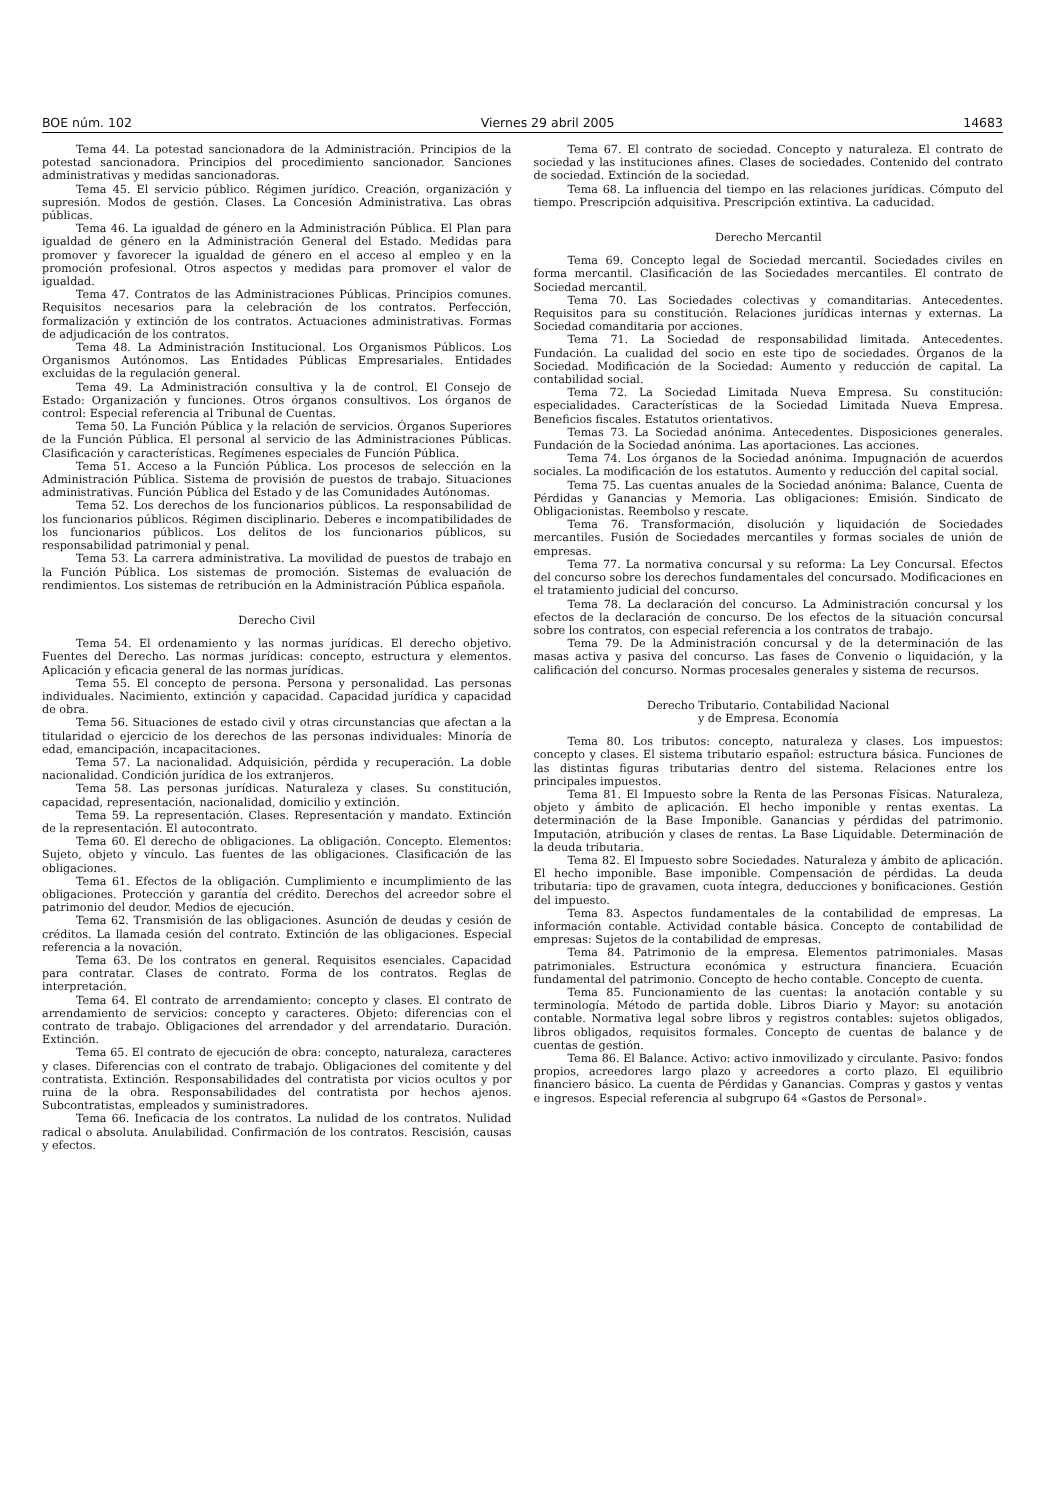BOE núm. 102 Viernes 29 abril 2005 14683
Tema 44. La potestad sancionadora de la Administración. Principios de la potestad sancionadora. Principios del procedimiento sancionador. Sanciones administrativas y medidas sancionadoras.
Tema 45. El servicio público. Régimen jurídico. Creación, organización y supresión. Modos de gestión. Clases. La Concesión Administrativa. Las obras públicas.
Tema 46. La igualdad de género en la Administración Pública. El Plan para igualdad de género en la Administración General del Estado. Medidas para promover y favorecer la igualdad de género en el acceso al empleo y en la promoción profesional. Otros aspectos y medidas para promover el valor de igualdad.
Tema 47. Contratos de las Administraciones Públicas. Principios comunes. Requisitos necesarios para la celebración de los contratos. Perfección, formalización y extinción de los contratos. Actuaciones administrativas. Formas de adjudicación de los contratos.
Tema 48. La Administración Institucional. Los Organismos Públicos. Los Organismos Autónomos. Las Entidades Públicas Empresariales. Entidades excluidas de la regulación general.
Tema 49. La Administración consultiva y la de control. El Consejo de Estado: Organización y funciones. Otros órganos consultivos. Los órganos de control: Especial referencia al Tribunal de Cuentas.
Tema 50. La Función Pública y la relación de servicios. Órganos Superiores de la Función Pública. El personal al servicio de las Administraciones Públicas. Clasificación y características. Regímenes especiales de Función Pública.
Tema 51. Acceso a la Función Pública. Los procesos de selección en la Administración Pública. Sistema de provisión de puestos de trabajo. Situaciones administrativas. Función Pública del Estado y de las Comunidades Autónomas.
Tema 52. Los derechos de los funcionarios públicos. La responsabilidad de los funcionarios públicos. Régimen disciplinario. Deberes e incompatibilidades de los funcionarios públicos. Los delitos de los funcionarios públicos, su responsabilidad patrimonial y penal.
Tema 53. La carrera administrativa. La movilidad de puestos de trabajo en la Función Pública. Los sistemas de promoción. Sistemas de evaluación de rendimientos. Los sistemas de retribución en la Administración Pública española.
Derecho Civil
Tema 54. El ordenamiento y las normas jurídicas. El derecho objetivo. Fuentes del Derecho. Las normas jurídicas: concepto, estructura y elementos. Aplicación y eficacia general de las normas jurídicas.
Tema 55. El concepto de persona. Persona y personalidad. Las personas individuales. Nacimiento, extinción y capacidad. Capacidad jurídica y capacidad de obra.
Tema 56. Situaciones de estado civil y otras circunstancias que afectan a la titularidad o ejercicio de los derechos de las personas individuales: Minoría de edad, emancipación, incapacitaciones.
Tema 57. La nacionalidad. Adquisición, pérdida y recuperación. La doble nacionalidad. Condición jurídica de los extranjeros.
Tema 58. Las personas jurídicas. Naturaleza y clases. Su constitución, capacidad, representación, nacionalidad, domicilio y extinción.
Tema 59. La representación. Clases. Representación y mandato. Extinción de la representación. El autocontrato.
Tema 60. El derecho de obligaciones. La obligación. Concepto. Elementos: Sujeto, objeto y vínculo. Las fuentes de las obligaciones. Clasificación de las obligaciones.
Tema 61. Efectos de la obligación. Cumplimiento e incumplimiento de las obligaciones. Protección y garantía del crédito. Derechos del acreedor sobre el patrimonio del deudor. Medios de ejecución.
Tema 62. Transmisión de las obligaciones. Asunción de deudas y cesión de créditos. La llamada cesión del contrato. Extinción de las obligaciones. Especial referencia a la novación.
Tema 63. De los contratos en general. Requisitos esenciales. Capacidad para contratar. Clases de contrato. Forma de los contratos. Reglas de interpretación.
Tema 64. El contrato de arrendamiento: concepto y clases. El contrato de arrendamiento de servicios: concepto y caracteres. Objeto: diferencias con el contrato de trabajo. Obligaciones del arrendador y del arrendatario. Duración. Extinción.
Tema 65. El contrato de ejecución de obra: concepto, naturaleza, caracteres y clases. Diferencias con el contrato de trabajo. Obligaciones del comitente y del contratista. Extinción. Responsabilidades del contratista por vicios ocultos y por ruina de la obra. Responsabilidades del contratista por hechos ajenos. Subcontratistas, empleados y suministradores.
Tema 66. Ineficacia de los contratos. La nulidad de los contratos. Nulidad radical o absoluta. Anulabilidad. Confirmación de los contratos. Rescisión, causas y efectos.
Tema 67. El contrato de sociedad. Concepto y naturaleza. El contrato de sociedad y las instituciones afines. Clases de sociedades. Contenido del contrato de sociedad. Extinción de la sociedad.
Tema 68. La influencia del tiempo en las relaciones jurídicas. Cómputo del tiempo. Prescripción adquisitiva. Prescripción extintiva. La caducidad.
Derecho Mercantil
Tema 69. Concepto legal de Sociedad mercantil. Sociedades civiles en forma mercantil. Clasificación de las Sociedades mercantiles. El contrato de Sociedad mercantil.
Tema 70. Las Sociedades colectivas y comanditarias. Antecedentes. Requisitos para su constitución. Relaciones jurídicas internas y externas. La Sociedad comanditaria por acciones.
Tema 71. La Sociedad de responsabilidad limitada. Antecedentes. Fundación. La cualidad del socio en este tipo de sociedades. Órganos de la Sociedad. Modificación de la Sociedad: Aumento y reducción de capital. La contabilidad social.
Tema 72. La Sociedad Limitada Nueva Empresa. Su constitución: especialidades. Características de la Sociedad Limitada Nueva Empresa. Beneficios fiscales. Estatutos orientativos.
Temas 73. La Sociedad anónima. Antecedentes. Disposiciones generales. Fundación de la Sociedad anónima. Las aportaciones. Las acciones.
Tema 74. Los órganos de la Sociedad anónima. Impugnación de acuerdos sociales. La modificación de los estatutos. Aumento y reducción del capital social.
Tema 75. Las cuentas anuales de la Sociedad anónima: Balance, Cuenta de Pérdidas y Ganancias y Memoria. Las obligaciones: Emisión. Sindicato de Obligacionistas. Reembolso y rescate.
Tema 76. Transformación, disolución y liquidación de Sociedades mercantiles. Fusión de Sociedades mercantiles y formas sociales de unión de empresas.
Tema 77. La normativa concursal y su reforma: La Ley Concursal. Efectos del concurso sobre los derechos fundamentales del concursado. Modificaciones en el tratamiento judicial del concurso.
Tema 78. La declaración del concurso. La Administración concursal y los efectos de la declaración de concurso. De los efectos de la situación concursal sobre los contratos, con especial referencia a los contratos de trabajo.
Tema 79. De la Administración concursal y de la determinación de las masas activa y pasiva del concurso. Las fases de Convenio o liquidación, y la calificación del concurso. Normas procesales generales y sistema de recursos.
Derecho Tributario. Contabilidad Nacional
y de Empresa. Economía
Tema 80. Los tributos: concepto, naturaleza y clases. Los impuestos: concepto y clases. El sistema tributario español: estructura básica. Funciones de las distintas figuras tributarias dentro del sistema. Relaciones entre los principales impuestos.
Tema 81. El Impuesto sobre la Renta de las Personas Físicas. Naturaleza, objeto y ámbito de aplicación. El hecho imponible y rentas exentas. La determinación de la Base Imponible. Ganancias y pérdidas del patrimonio. Imputación, atribución y clases de rentas. La Base Liquidable. Determinación de la deuda tributaria.
Tema 82. El Impuesto sobre Sociedades. Naturaleza y ámbito de aplicación. El hecho imponible. Base imponible. Compensación de pérdidas. La deuda tributaria: tipo de gravamen, cuota íntegra, deducciones y bonificaciones. Gestión del impuesto.
Tema 83. Aspectos fundamentales de la contabilidad de empresas. La información contable. Actividad contable básica. Concepto de contabilidad de empresas: Sujetos de la contabilidad de empresas.
Tema 84. Patrimonio de la empresa. Elementos patrimoniales. Masas patrimoniales. Estructura económica y estructura financiera. Ecuación fundamental del patrimonio. Concepto de hecho contable. Concepto de cuenta.
Tema 85. Funcionamiento de las cuentas: la anotación contable y su terminología. Método de partida doble. Libros Diario y Mayor: su anotación contable. Normativa legal sobre libros y registros contables: sujetos obligados, libros obligados, requisitos formales. Concepto de cuentas de balance y de cuentas de gestión.
Tema 86. El Balance. Activo: activo inmovilizado y circulante. Pasivo: fondos propios, acreedores largo plazo y acreedores a corto plazo. El equilibrio financiero básico. La cuenta de Pérdidas y Ganancias. Compras y gastos y ventas e ingresos. Especial referencia al subgrupo 64 «Gastos de Personal».